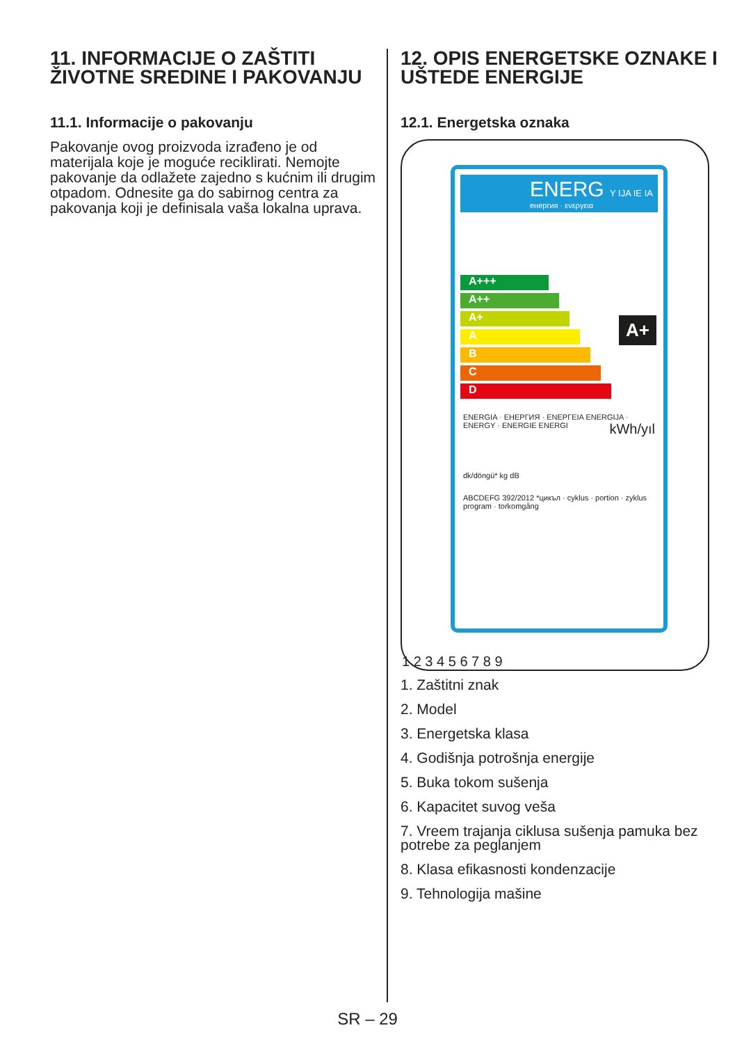11. INFORMACIJE O ZAŠTITI ŽIVOTNE SREDINE I PAKOVANJU
11.1. Informacije o pakovanju
Pakovanje ovog proizvoda izrađeno je od materijala koje je moguće reciklirati. Nemojte pakovanje da odlažete zajedno s kućnim ili drugim otpadom. Odnesite ga do sabirnog centra za pakovanja koji je definisala vaša lokalna uprava.
12. OPIS ENERGETSKE OZNAKE I UŠTEDE ENERGIJE
12.1. Energetska oznaka
ENERG Y IJA IE IA
енергия · ενεργεια
A+++
A++
A+
A
B
C
D
ENERGIA · ЕНЕРГИЯ · ΕΝΕΡΓΕΙΑ ENERGIJA · ENERGY · ENERGIE ENERGI kWh/yıl
dk/döngü* kg dB
ABCDEFG 392/2012 *цикъл · cyklus · portion · zyklus program · torkomgång
A+
1 2 3 4 5 6 7 8 9
1. Zaštitni znak
2. Model
3. Energetska klasa
4. Godišnja potrošnja energije
5. Buka tokom sušenja
6. Kapacitet suvog veša
7. Vreem trajanja ciklusa sušenja pamuka bez potrebe za peglanjem
8. Klasa efikasnosti kondenzacije
9. Tehnologija mašine
SR – 29